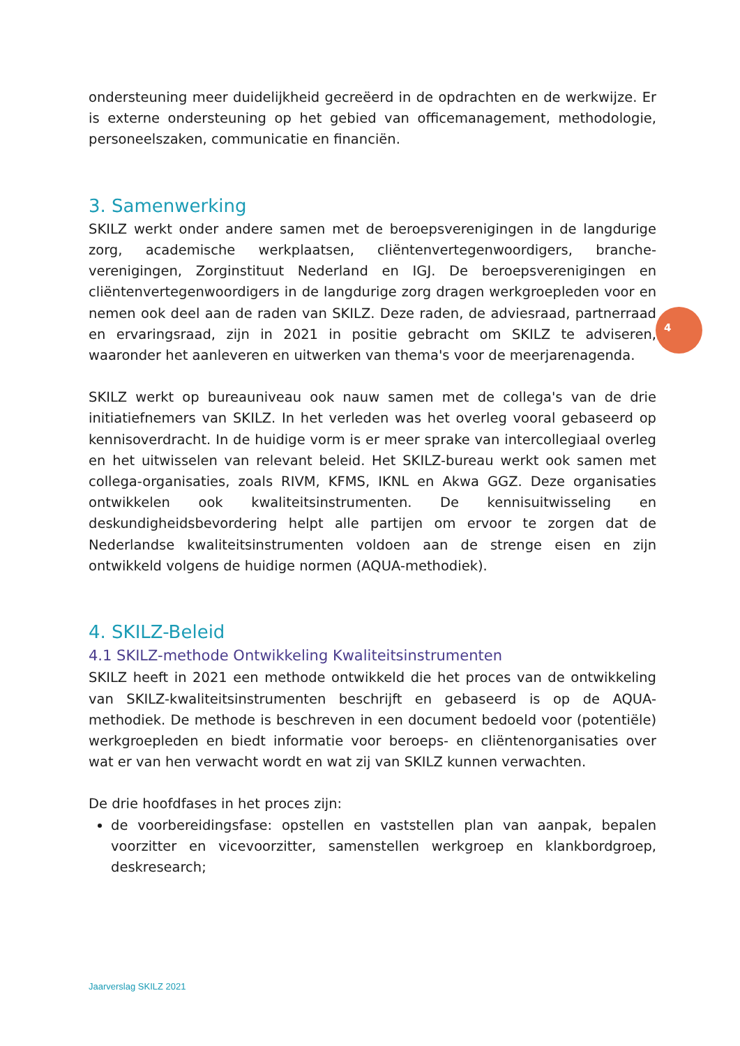ondersteuning meer duidelijkheid gecreëerd in de opdrachten en de werkwijze. Er is externe ondersteuning op het gebied van officemanagement, methodologie, personeelszaken, communicatie en financiën.
3. Samenwerking
SKILZ werkt onder andere samen met de beroepsverenigingen in de langdurige zorg, academische werkplaatsen, cliëntenvertegenwoordigers, branche-verenigingen, Zorginstituut Nederland en IGJ. De beroepsverenigingen en cliëntenvertegenwoordigers in de langdurige zorg dragen werkgroepleden voor en nemen ook deel aan de raden van SKILZ. Deze raden, de adviesraad, partnerraad en ervaringsraad, zijn in 2021 in positie gebracht om SKILZ te adviseren, waaronder het aanleveren en uitwerken van thema's voor de meerjarenagenda.
SKILZ werkt op bureauniveau ook nauw samen met de collega's van de drie initiatiefnemers van SKILZ. In het verleden was het overleg vooral gebaseerd op kennisoverdracht. In de huidige vorm is er meer sprake van intercollegiaal overleg en het uitwisselen van relevant beleid. Het SKILZ-bureau werkt ook samen met collega-organisaties, zoals RIVM, KFMS, IKNL en Akwa GGZ. Deze organisaties ontwikkelen ook kwaliteitsinstrumenten. De kennisuitwisseling en deskundigheidsbevordering helpt alle partijen om ervoor te zorgen dat de Nederlandse kwaliteitsinstrumenten voldoen aan de strenge eisen en zijn ontwikkeld volgens de huidige normen (AQUA-methodiek).
4. SKILZ-Beleid
4.1 SKILZ-methode Ontwikkeling Kwaliteitsinstrumenten
SKILZ heeft in 2021 een methode ontwikkeld die het proces van de ontwikkeling van SKILZ-kwaliteitsinstrumenten beschrijft en gebaseerd is op de AQUA-methodiek. De methode is beschreven in een document bedoeld voor (potentiële) werkgroepleden en biedt informatie voor beroeps- en cliëntenorganisaties over wat er van hen verwacht wordt en wat zij van SKILZ kunnen verwachten.
De drie hoofdfases in het proces zijn:
de voorbereidingsfase: opstellen en vaststellen plan van aanpak, bepalen voorzitter en vicevoorzitter, samenstellen werkgroep en klankbordgroep, deskresearch;
4
Jaarverslag SKILZ 2021